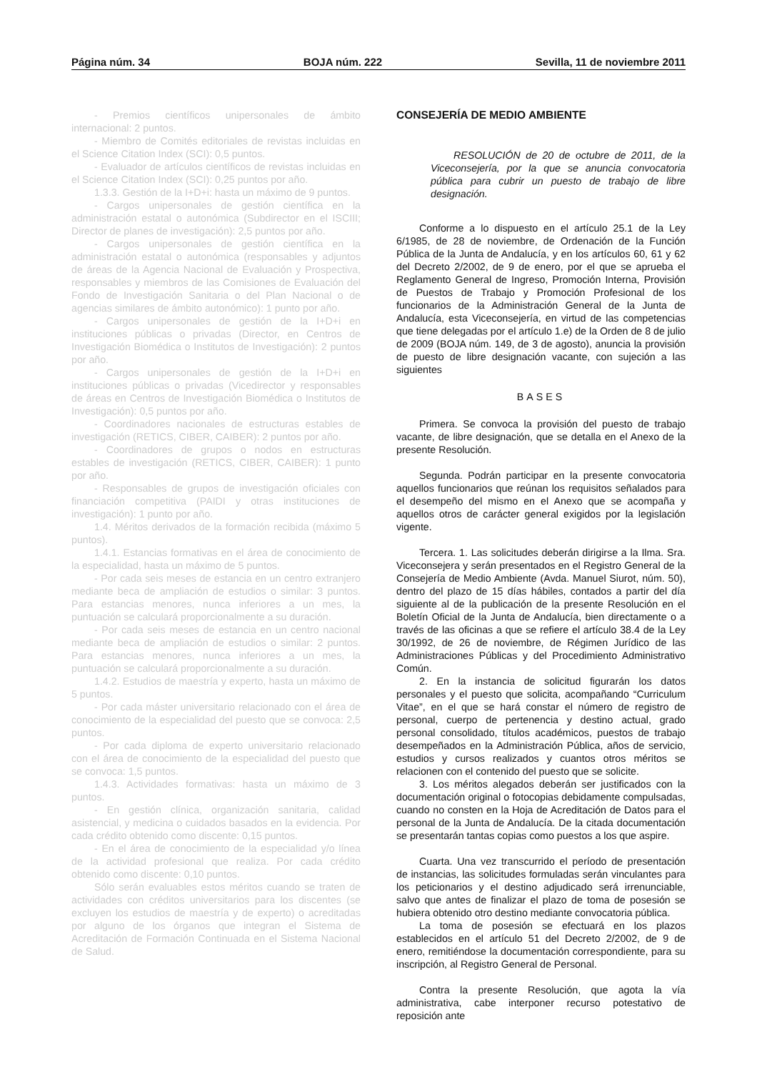Página núm. 34 BOJA núm. 222 Sevilla, 11 de noviembre 2011
- Premios científicos unipersonales de ámbito internacional: 2 puntos.
- Miembro de Comités editoriales de revistas incluidas en el Science Citation Index (SCI): 0,5 puntos.
- Evaluador de artículos científicos de revistas incluidas en el Science Citation Index (SCI): 0,25 puntos por año.
1.3.3. Gestión de la I+D+i: hasta un máximo de 9 puntos.
- Cargos unipersonales de gestión científica en la administración estatal o autonómica (Subdirector en el ISCIII; Director de planes de investigación): 2,5 puntos por año.
- Cargos unipersonales de gestión científica en la administración estatal o autonómica (responsables y adjuntos de áreas de la Agencia Nacional de Evaluación y Prospectiva, responsables y miembros de las Comisiones de Evaluación del Fondo de Investigación Sanitaria o del Plan Nacional o de agencias similares de ámbito autonómico): 1 punto por año.
- Cargos unipersonales de gestión de la I+D+i en instituciones públicas o privadas (Director, en Centros de Investigación Biomédica o Institutos de Investigación): 2 puntos por año.
- Cargos unipersonales de gestión de la I+D+i en instituciones públicas o privadas (Vicedirector y responsables de áreas en Centros de Investigación Biomédica o Institutos de Investigación): 0,5 puntos por año.
- Coordinadores nacionales de estructuras estables de investigación (RETICS, CIBER, CAIBER): 2 puntos por año.
- Coordinadores de grupos o nodos en estructuras estables de investigación (RETICS, CIBER, CAIBER): 1 punto por año.
- Responsables de grupos de investigación oficiales con financiación competitiva (PAIDI y otras instituciones de investigación): 1 punto por año.
1.4. Méritos derivados de la formación recibida (máximo 5 puntos).
1.4.1. Estancias formativas en el área de conocimiento de la especialidad, hasta un máximo de 5 puntos.
- Por cada seis meses de estancia en un centro extranjero mediante beca de ampliación de estudios o similar: 3 puntos. Para estancias menores, nunca inferiores a un mes, la puntuación se calculará proporcionalmente a su duración.
- Por cada seis meses de estancia en un centro nacional mediante beca de ampliación de estudios o similar: 2 puntos. Para estancias menores, nunca inferiores a un mes, la puntuación se calculará proporcionalmente a su duración.
1.4.2. Estudios de maestría y experto, hasta un máximo de 5 puntos.
- Por cada máster universitario relacionado con el área de conocimiento de la especialidad del puesto que se convoca: 2,5 puntos.
- Por cada diploma de experto universitario relacionado con el área de conocimiento de la especialidad del puesto que se convoca: 1,5 puntos.
1.4.3. Actividades formativas: hasta un máximo de 3 puntos.
- En gestión clínica, organización sanitaria, calidad asistencial, y medicina o cuidados basados en la evidencia. Por cada crédito obtenido como discente: 0,15 puntos.
- En el área de conocimiento de la especialidad y/o línea de la actividad profesional que realiza. Por cada crédito obtenido como discente: 0,10 puntos.
Sólo serán evaluables estos méritos cuando se traten de actividades con créditos universitarios para los discentes (se excluyen los estudios de maestría y de experto) o acreditadas por alguno de los órganos que integran el Sistema de Acreditación de Formación Continuada en el Sistema Nacional de Salud.
CONSEJERÍA DE MEDIO AMBIENTE
RESOLUCIÓN de 20 de octubre de 2011, de la Viceconsejería, por la que se anuncia convocatoria pública para cubrir un puesto de trabajo de libre designación.
Conforme a lo dispuesto en el artículo 25.1 de la Ley 6/1985, de 28 de noviembre, de Ordenación de la Función Pública de la Junta de Andalucía, y en los artículos 60, 61 y 62 del Decreto 2/2002, de 9 de enero, por el que se aprueba el Reglamento General de Ingreso, Promoción Interna, Provisión de Puestos de Trabajo y Promoción Profesional de los funcionarios de la Administración General de la Junta de Andalucía, esta Viceconsejería, en virtud de las competencias que tiene delegadas por el artículo 1.e) de la Orden de 8 de julio de 2009 (BOJA núm. 149, de 3 de agosto), anuncia la provisión de puesto de libre designación vacante, con sujeción a las siguientes
BASES
Primera. Se convoca la provisión del puesto de trabajo vacante, de libre designación, que se detalla en el Anexo de la presente Resolución.
Segunda. Podrán participar en la presente convocatoria aquellos funcionarios que reúnan los requisitos señalados para el desempeño del mismo en el Anexo que se acompaña y aquellos otros de carácter general exigidos por la legislación vigente.
Tercera. 1. Las solicitudes deberán dirigirse a la Ilma. Sra. Viceconsejera y serán presentados en el Registro General de la Consejería de Medio Ambiente (Avda. Manuel Siurot, núm. 50), dentro del plazo de 15 días hábiles, contados a partir del día siguiente al de la publicación de la presente Resolución en el Boletín Oficial de la Junta de Andalucía, bien directamente o a través de las oficinas a que se refiere el artículo 38.4 de la Ley 30/1992, de 26 de noviembre, de Régimen Jurídico de las Administraciones Públicas y del Procedimiento Administrativo Común.
2. En la instancia de solicitud figurarán los datos personales y el puesto que solicita, acompañando “Curriculum Vitae”, en el que se hará constar el número de registro de personal, cuerpo de pertenencia y destino actual, grado personal consolidado, títulos académicos, puestos de trabajo desempeñados en la Administración Pública, años de servicio, estudios y cursos realizados y cuantos otros méritos se relacionen con el contenido del puesto que se solicite.
3. Los méritos alegados deberán ser justificados con la documentación original o fotocopias debidamente compulsadas, cuando no consten en la Hoja de Acreditación de Datos para el personal de la Junta de Andalucía. De la citada documentación se presentarán tantas copias como puestos a los que aspire.
Cuarta. Una vez transcurrido el período de presentación de instancias, las solicitudes formuladas serán vinculantes para los peticionarios y el destino adjudicado será irrenunciable, salvo que antes de finalizar el plazo de toma de posesión se hubiera obtenido otro destino mediante convocatoria pública.
La toma de posesión se efectuará en los plazos establecidos en el artículo 51 del Decreto 2/2002, de 9 de enero, remitiéndose la documentación correspondiente, para su inscripción, al Registro General de Personal.
Contra la presente Resolución, que agota la vía administrativa, cabe interponer recurso potestativo de reposición ante